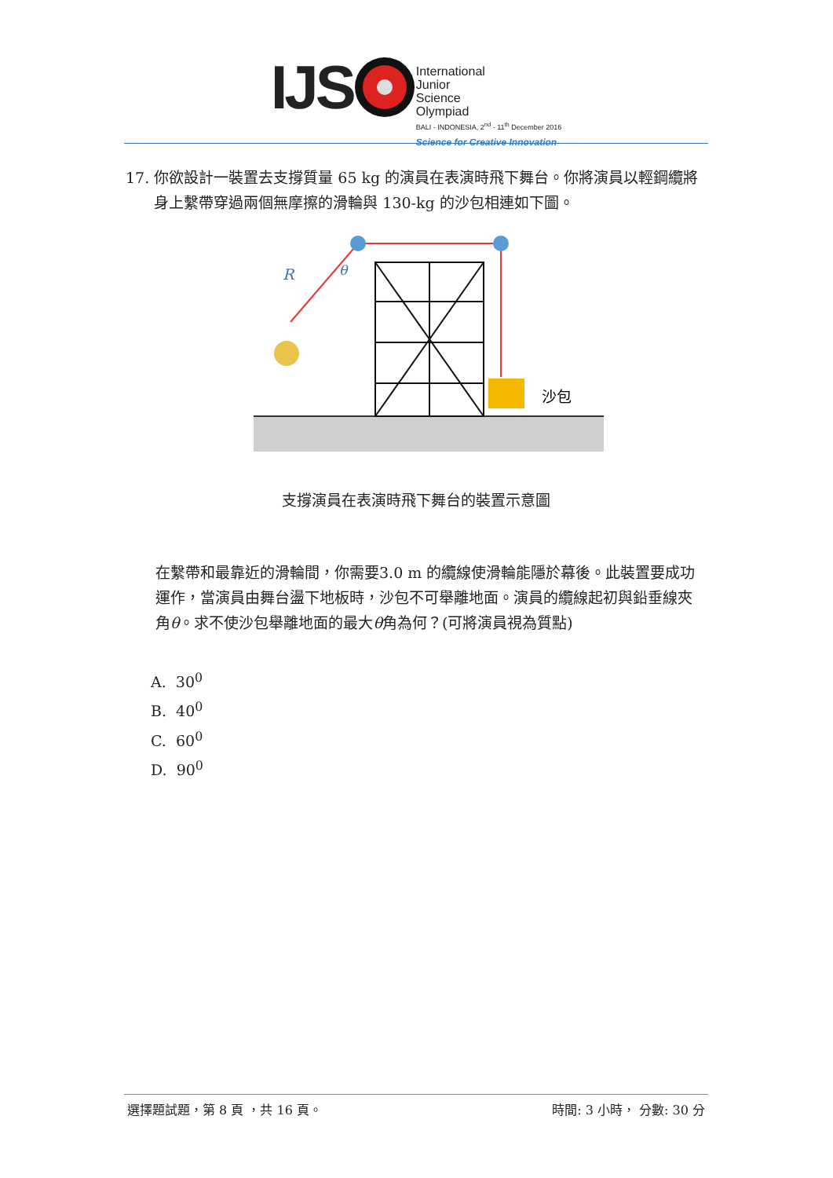IJS
International
Junior
Science
Olympiad
BALI - INDONESIA, 2<sup>nd</sup> - 11<sup>th</sup> December 2016
Science for Creative Innovation
17. 你欲設計一裝置去支撐質量 65 kg 的演員在表演時飛下舞台。你將演員以輕鋼纜將身上繫帶穿過兩個無摩擦的滑輪與 130-kg 的沙包相連如下圖。
沙包
R
θ
支撐演員在表演時飛下舞台的裝置示意圖
在繫帶和最靠近的滑輪間，你需要3.0 m 的纜線使滑輪能隱於幕後。此裝置要成功運作，當演員由舞台盪下地板時，沙包不可舉離地面。演員的纜線起初與鉛垂線夾角θ。求不使沙包舉離地面的最大θ角為何？(可將演員視為質點)
A. 30<sup>0</sup>
B. 40<sup>0</sup>
C. 60<sup>0</sup>
D. 90<sup>0</sup>
選擇題試題，第 8 頁 ，共 16 頁。 時間: 3 小時， 分數: 30 分